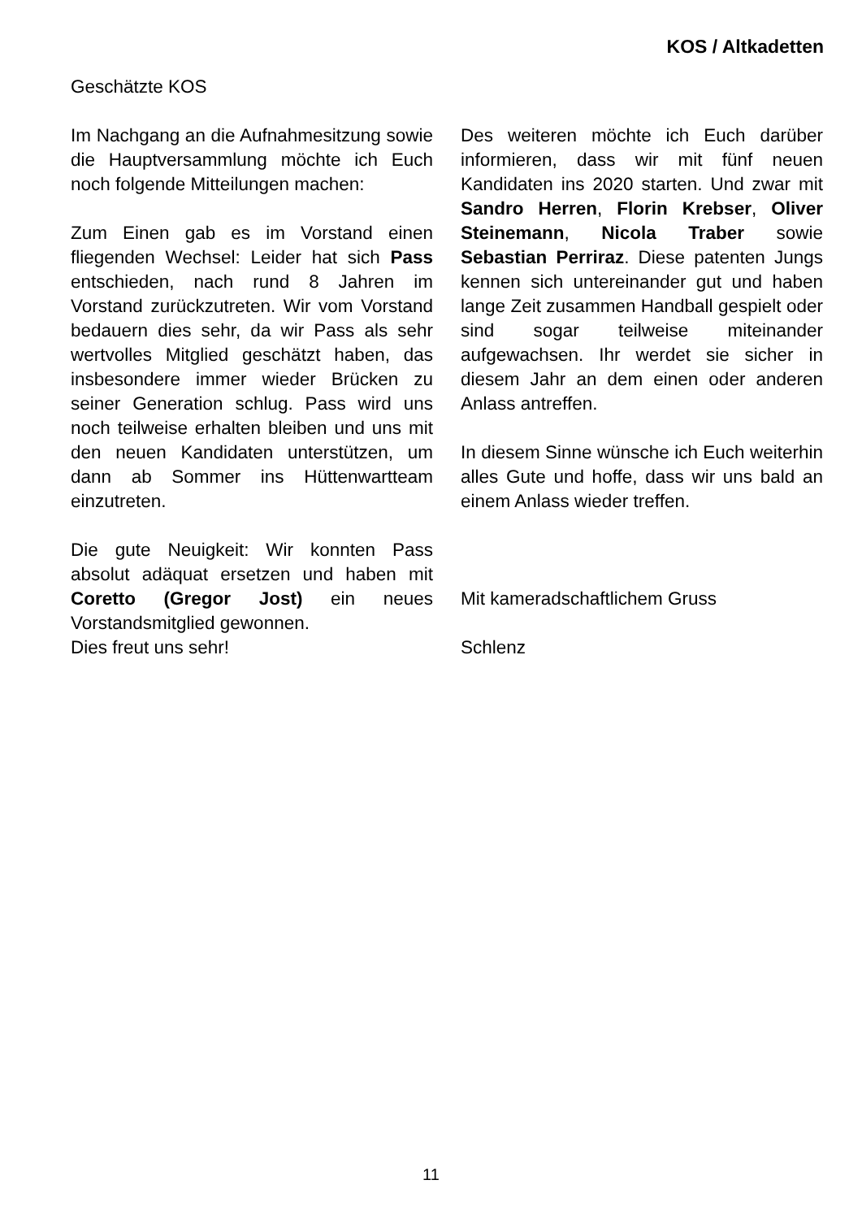KOS / Altkadetten
Geschätzte KOS
Im Nachgang an die Aufnahmesitzung sowie die Hauptversammlung möchte ich Euch noch folgende Mitteilungen machen:
Zum Einen gab es im Vorstand einen fliegenden Wechsel: Leider hat sich Pass entschieden, nach rund 8 Jahren im Vorstand zurückzutreten. Wir vom Vorstand bedauern dies sehr, da wir Pass als sehr wertvolles Mitglied geschätzt haben, das insbesondere immer wieder Brücken zu seiner Generation schlug. Pass wird uns noch teilweise erhalten bleiben und uns mit den neuen Kandidaten unterstützen, um dann ab Sommer ins Hüttenwartteam einzutreten.
Die gute Neuigkeit: Wir konnten Pass absolut adäquat ersetzen und haben mit Coretto (Gregor Jost) ein neues Vorstandsmitglied gewonnen.
Dies freut uns sehr!
Des weiteren möchte ich Euch darüber informieren, dass wir mit fünf neuen Kandidaten ins 2020 starten. Und zwar mit Sandro Herren, Florin Krebser, Oliver Steinemann, Nicola Traber sowie Sebastian Perriraz. Diese patenten Jungs kennen sich untereinander gut und haben lange Zeit zusammen Handball gespielt oder sind sogar teilweise miteinander aufgewachsen. Ihr werdet sie sicher in diesem Jahr an dem einen oder anderen Anlass antreffen.
In diesem Sinne wünsche ich Euch weiterhin alles Gute und hoffe, dass wir uns bald an einem Anlass wieder treffen.
Mit kameradschaftlichem Gruss
Schlenz
11